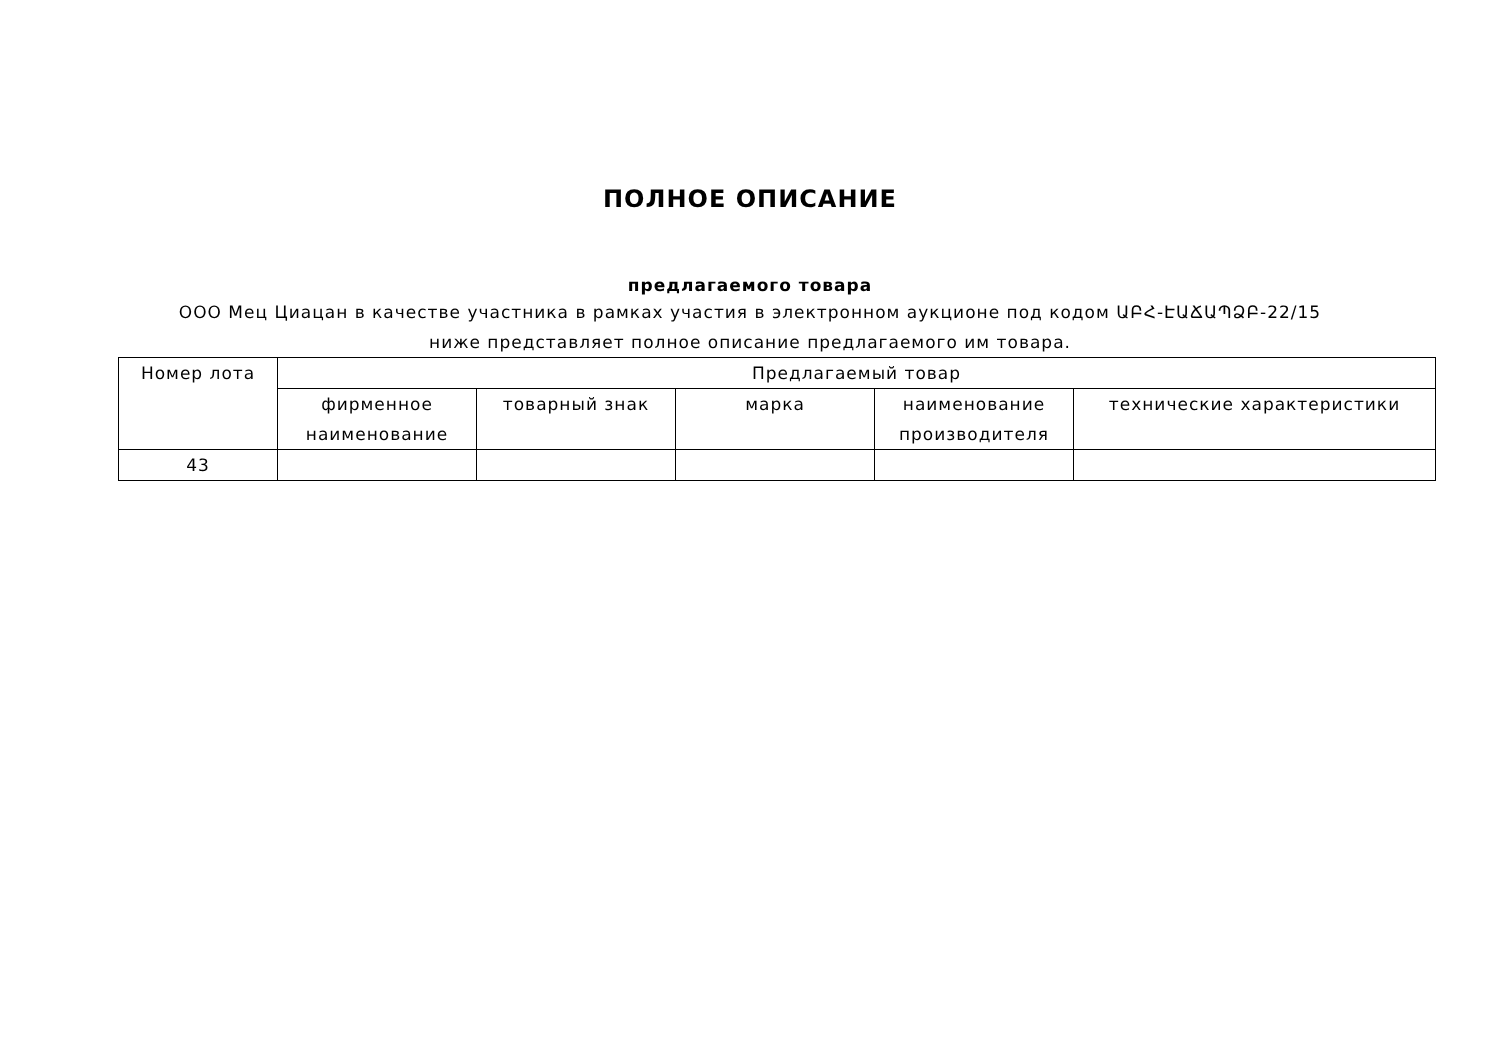ПОЛНОЕ ОПИСАНИЕ
предлагаемого товара
ООО Мец Циацан в качестве участника в рамках участия в электронном аукционе под кодом ԱԲՀ-ԷԱՃԱՊՁԲ-22/15 ниже представляет полное описание предлагаемого им товара.
| Номер лота | Предлагаемый товар | | | | |
| --- | --- | --- | --- | --- | --- |
| | фирменное наименование | товарный знак | марка | наименование производителя | технические характеристики |
| 43 | | | | | |